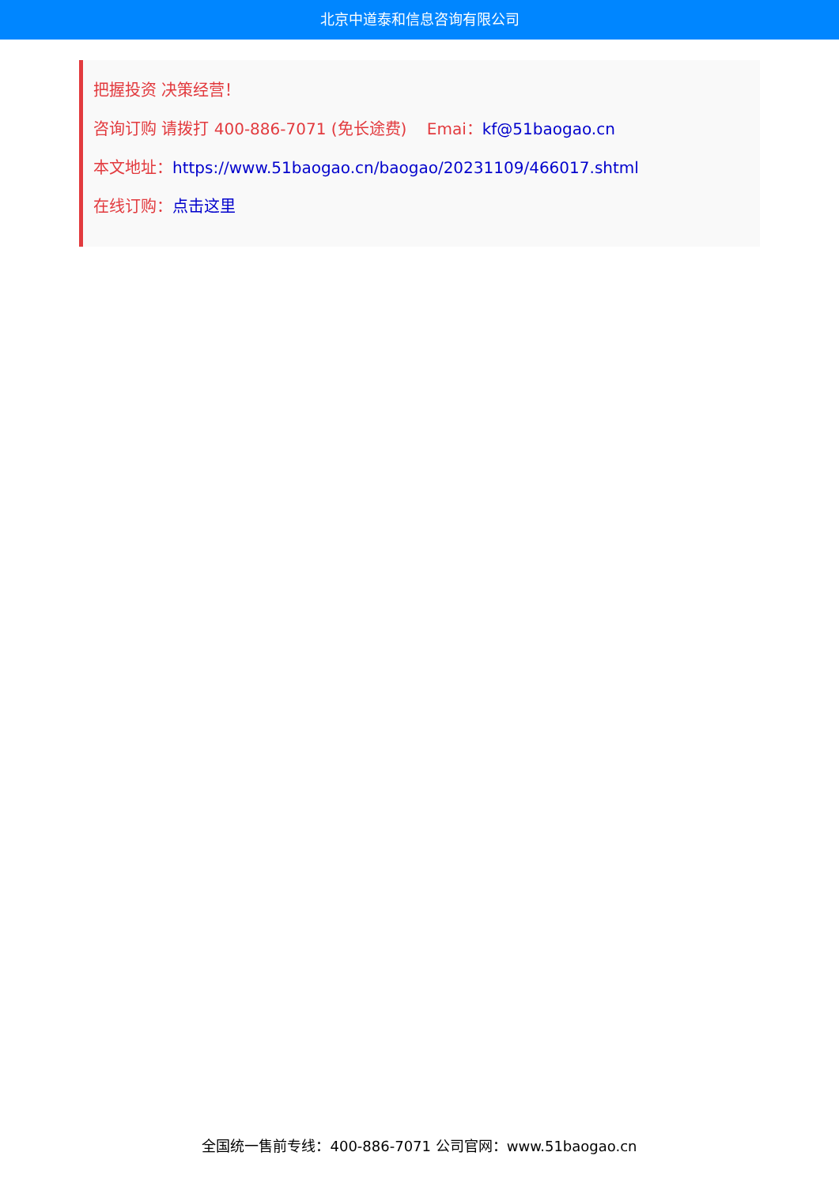北京中道泰和信息咨询有限公司
把握投资 决策经营！
咨询订购 请拨打 400-886-7071 (免长途费) Emai：kf@51baogao.cn
本文地址：https://www.51baogao.cn/baogao/20231109/466017.shtml
在线订购：点击这里
全国统一售前专线：400-886-7071 公司官网：www.51baogao.cn